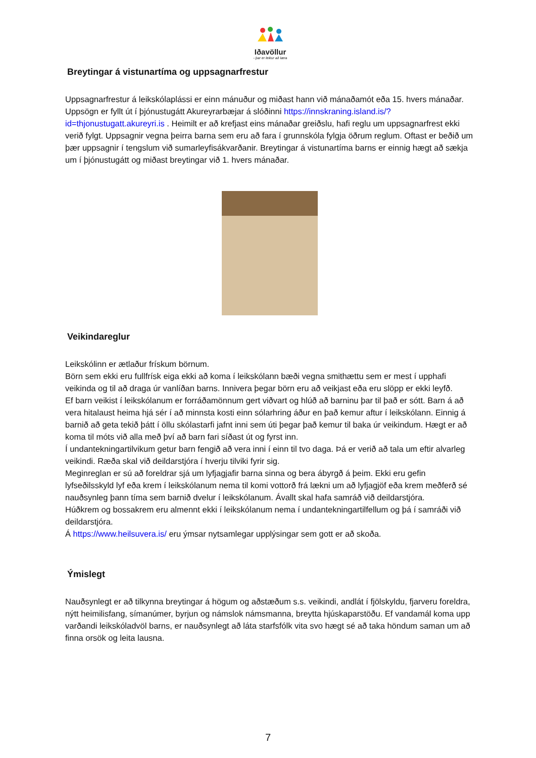Iðavöllur
- þar er leikur að læra
Breytingar á vistunartíma og uppsagnarfrestur
Uppsagnarfrestur á leikskólaplássi er einn mánuður og miðast hann við mánaðamót eða 15. hvers mánaðar. Uppsögn er fyllt út í þjónustugátt Akureyrarbæjar á slóðinni https://innskraning.island.is/?id=thjonustugatt.akureyri.is . Heimilt er að krefjast eins mánaðar greiðslu, hafi reglu um uppsagnarfrest ekki verið fylgt. Uppsagnir vegna þeirra barna sem eru að fara í grunnskóla fylgja öðrum reglum. Oftast er beðið um þær uppsagnir í tengslum við sumarleyfisákvarðanir. Breytingar á vistunartíma barns er einnig hægt að sækja um í þjónustugátt og miðast breytingar við 1. hvers mánaðar.
Veikindareglur
Leikskólinn er ætlaður frískum börnum.
Börn sem ekki eru fullfrísk eiga ekki að koma í leikskólann bæði vegna smithættu sem er mest í upphafi veikinda og til að draga úr vanlíðan barns. Innivera þegar börn eru að veikjast eða eru slöpp er ekki leyfð.
Ef barn veikist í leikskólanum er forráðamönnum gert viðvart og hlúð að barninu þar til það er sótt. Barn á að vera hitalaust heima hjá sér í að minnsta kosti einn sólarhring áður en það kemur aftur í leikskólann. Einnig á barnið að geta tekið þátt í öllu skólastarfi jafnt inni sem úti þegar það kemur til baka úr veikindum. Hægt er að koma til móts við alla með því að barn fari síðast út og fyrst inn.
Í undantekningartilvikum getur barn fengið að vera inni í einn til tvo daga. Þá er verið að tala um eftir alvarleg veikindi. Ræða skal við deildarstjóra í hverju tilviki fyrir sig.
Meginreglan er sú að foreldrar sjá um lyfjagjafir barna sinna og bera ábyrgð á þeim. Ekki eru gefin lyfseðilsskyld lyf eða krem í leikskólanum nema til komi vottorð frá lækni um að lyfjagjöf eða krem meðferð sé nauðsynleg þann tíma sem barnið dvelur í leikskólanum. Ávallt skal hafa samráð við deildarstjóra.
Húðkrem og bossakrem eru almennt ekki í leikskólanum nema í undantekningartilfellum og þá í samráði við deildarstjóra.
Á https://www.heilsuvera.is/ eru ýmsar nytsamlegar upplýsingar sem gott er að skoða.
Ýmislegt
Nauðsynlegt er að tilkynna breytingar á högum og aðstæðum s.s. veikindi, andlát í fjölskyldu, fjarveru foreldra, nýtt heimilisfang, símanúmer, byrjun og námslok námsmanna, breytta hjúskaparstöðu. Ef vandamál koma upp varðandi leikskóladvöl barns, er nauðsynlegt að láta starfsfólk vita svo hægt sé að taka höndum saman um að finna orsök og leita lausna.
7